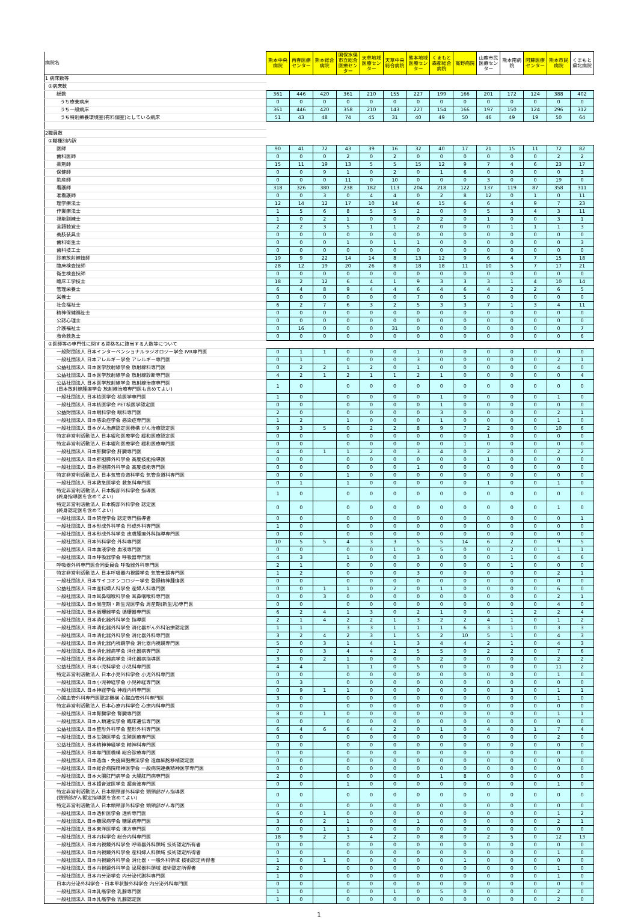| 病院名 | 熊本中央病院 | 再春医療センター | 熊本総合病院 | 国保水俣市立総合医療センター | 天草地域医療センター | 天草中央総合病院 | 熊本地域医療センター | くまもと森都総合病院 | 高野病院 | 山鹿市民医療センター | 熊本南病院 | 阿蘇医療センター | 熊本市民病院 | くまもと県北病院 |
| --- | --- | --- | --- | --- | --- | --- | --- | --- | --- | --- | --- | --- | --- | --- |
| 1 病床数等 | | | | | | | | | | | | | | |
| ①病床数 | | | | | | | | | | | | | | |
| 総数 | 361 | 446 | 420 | 361 | 210 | 155 | 227 | 199 | 166 | 201 | 172 | 124 | 388 | 402 |
| うち療養病床 | 0 | 0 | 0 | 0 | 0 | 0 | 0 | 0 | 0 | 0 | 0 | 0 | 0 | 0 |
| うち一般病床 | 361 | 446 | 420 | 358 | 210 | 143 | 227 | 154 | 166 | 197 | 150 | 124 | 296 | 312 |
| うち特別療養環境室(有料個室)としている病床 | 51 | 43 | 48 | 74 | 45 | 31 | 40 | 49 | 50 | 46 | 49 | 19 | 50 | 64 |
| 2職員数 | | | | | | | | | | | | | | |
| ①職種別内訳 | | | | | | | | | | | | | | |
| 医師 | 90 | 41 | 72 | 43 | 39 | 16 | 32 | 40 | 17 | 21 | 15 | 11 | 72 | 82 |
| 歯科医師 | 0 | 0 | 0 | 2 | 0 | 2 | 0 | 0 | 0 | 0 | 0 | 0 | 2 | 2 |
| 薬剤師 | 15 | 11 | 19 | 13 | 5 | 5 | 15 | 12 | 9 | 7 | 4 | 6 | 23 | 17 |
| 保健師 | 0 | 0 | 9 | 1 | 0 | 2 | 0 | 1 | 6 | 0 | 0 | 0 | 0 | 3 |
| 助産師 | 0 | 0 | 0 | 11 | 0 | 10 | 0 | 0 | 0 | 3 | 0 | 0 | 19 | 0 |
| 看護師 | 318 | 326 | 380 | 238 | 182 | 113 | 204 | 218 | 122 | 137 | 119 | 87 | 358 | 311 |
| 准看護師 | 0 | 0 | 3 | 0 | 4 | 4 | 0 | 2 | 8 | 12 | 0 | 1 | 0 | 11 |
| 理学療法士 | 12 | 14 | 12 | 17 | 10 | 14 | 6 | 15 | 6 | 6 | 4 | 9 | 7 | 23 |
| 作業療法士 | 1 | 5 | 6 | 8 | 5 | 5 | 2 | 0 | 0 | 5 | 3 | 4 | 3 | 11 |
| 視能訓練士 | 1 | 0 | 2 | 1 | 0 | 0 | 0 | 2 | 0 | 1 | 0 | 0 | 3 | 1 |
| 言語聴覚士 | 2 | 2 | 3 | 5 | 1 | 1 | 2 | 0 | 0 | 0 | 1 | 1 | 1 | 3 |
| 義肢装具士 | 0 | 0 | 0 | 0 | 0 | 0 | 0 | 0 | 0 | 0 | 0 | 0 | 0 | 0 |
| 歯科衛生士 | 0 | 0 | 0 | 1 | 0 | 1 | 1 | 0 | 0 | 0 | 0 | 0 | 0 | 3 |
| 歯科技工士 | 0 | 0 | 0 | 0 | 0 | 0 | 0 | 0 | 0 | 0 | 0 | 0 | 0 | 0 |
| 診療放射線技師 | 19 | 9 | 22 | 14 | 14 | 8 | 13 | 12 | 9 | 6 | 4 | 7 | 15 | 18 |
| 臨床検査技師 | 28 | 12 | 19 | 20 | 26 | 8 | 18 | 18 | 11 | 10 | 5 | 7 | 17 | 21 |
| 衛生検査技師 | 0 | 0 | 0 | 0 | 0 | 0 | 0 | 0 | 0 | 0 | 0 | 0 | 0 | 0 |
| 臨床工学技士 | 18 | 2 | 12 | 6 | 4 | 1 | 9 | 3 | 3 | 3 | 1 | 4 | 10 | 14 |
| 管理栄養士 | 6 | 4 | 8 | 9 | 4 | 4 | 6 | 4 | 6 | 4 | 2 | 2 | 6 | 5 |
| 栄養士 | 0 | 0 | 0 | 0 | 0 | 0 | 7 | 0 | 5 | 0 | 0 | 0 | 0 | 0 |
| 社会福祉士 | 6 | 2 | 7 | 6 | 3 | 2 | 5 | 3 | 3 | 7 | 1 | 3 | 4 | 11 |
| 精神保健福祉士 | 0 | 0 | 0 | 0 | 0 | 0 | 0 | 0 | 0 | 0 | 0 | 0 | 0 | 0 |
| 公認心理士 | 0 | 0 | 0 | 0 | 0 | 0 | 0 | 0 | 0 | 0 | 0 | 0 | 0 | 0 |
| 介護福祉士 | 0 | 16 | 0 | 0 | 0 | 31 | 0 | 0 | 0 | 0 | 0 | 0 | 0 | 7 |
| 救命救急士 | 0 | 0 | 0 | 0 | 0 | 0 | 0 | 0 | 0 | 0 | 0 | 0 | 0 | 6 |
| ②医師等の専門性に関する資格名に該当する人数等について | | | | | | | | | | | | | | |
| 一般財団法人 日本インターベンショナルラジオロジー学会 IVR専門医 | 0 | 1 | 1 | 0 | 0 | 0 | 1 | 0 | 0 | 0 | 0 | 0 | 0 | 0 |
| 一般社団法人 日本アレルギー学会 アレルギー専門医 | 0 | 1 | | 0 | 0 | 0 | 3 | 0 | 0 | 0 | 0 | 0 | 2 | 1 |
| 公益社団法人 日本医学放射線学会 放射線科専門医 | 0 | 2 | 2 | 1 | 2 | 0 | 1 | 0 | 0 | 0 | 0 | 0 | 4 | 0 |
| 公益社団法人 日本医学放射線学会 放射線診断専門医 | 4 | 2 | 1 | 2 | 1 | 1 | 2 | 1 | 0 | 0 | 0 | 0 | 0 | 4 |
| 公益社団法人 日本医学放射線学会 放射線治療専門医 (日本放射線腫瘍学会 放射線治療専門医も含めてよい) | 1 | 0 | | 0 | 0 | 0 | 0 | 0 | 0 | 0 | 0 | 0 | 0 | 0 |
| 一般社団法人 日本核医学会 核医学専門医 | 1 | 0 | | 0 | 0 | 0 | 0 | 1 | 0 | 0 | 0 | 0 | 1 | 0 |
| 一般社団法人 日本核医学会 PET核医学認定医 | 0 | 0 | | 0 | 0 | 0 | 0 | 1 | 0 | 0 | 0 | 0 | 0 | 0 |
| 公益財団法人 日本眼科学会 眼科専門医 | 2 | 0 | | 0 | 0 | 0 | 0 | 3 | 0 | 0 | 0 | 0 | 2 | 1 |
| 一般社団法人 日本感染症学会 感染症専門医 | 1 | 2 | | 1 | 0 | 0 | 0 | 1 | 0 | 0 | 0 | 0 | 1 | 0 |
| 一般社団法人 日本がん治療認定医機構 がん治療認定医 | 9 | 3 | 5 | 0 | 2 | 2 | 8 | 9 | 7 | 2 | 0 | 0 | 10 | 6 |
| 特定非営利活動法人 日本緩和医療学会 緩和医療認定医 | 0 | 0 | | 0 | 0 | 0 | 0 | 0 | 0 | 1 | 0 | 0 | 0 | 0 |
| 特定非営利活動法人 日本緩和医療学会 緩和医療専門医 | 0 | 0 | | 0 | 0 | 0 | 0 | 0 | 1 | 0 | 0 | 0 | 0 | 0 |
| 一般社団法人 日本肝臓学会 肝臓専門医 | 4 | 0 | 1 | 1 | 2 | 0 | 3 | 4 | 0 | 2 | 0 | 0 | 2 | 2 |
| 一般社団法人 日本肝胆膵外科学会 高度技能指導医 | 0 | 0 | | 0 | 0 | 0 | 0 | 0 | 0 | 1 | 0 | 0 | 0 | 0 |
| 一般社団法人 日本肝胆膵外科学会 高度技能専門医 | 0 | 0 | | 0 | 0 | 0 | 1 | 0 | 0 | 0 | 0 | 0 | 0 | 0 |
| 特定非営利活動法人 日本気管食道科学会 気管食道科専門医 | 0 | 0 | | 1 | 0 | 0 | 0 | 0 | 0 | 0 | 0 | 0 | 0 | 0 |
| 一般社団法人 日本救急医学会 救急科専門医 | 0 | 1 | | 1 | 0 | 0 | 0 | 0 | 0 | 1 | 0 | 0 | 1 | 0 |
| 特定非営利活動法人 日本胸部外科学会 指導医 (終身指導医を含めてよい) | 1 | 0 | | 0 | 0 | 0 | 0 | 0 | 0 | 0 | 0 | 0 | 0 | 0 |
| 特定非営利活動法人 日本胸部外科学会 認定医 (終身認定医を含めてよい) | 0 | 0 | | 0 | 0 | 0 | 0 | 0 | 0 | 0 | 0 | 0 | 1 | 0 |
| 一般社団法人 日本禁煙学会 認定専門指導者 | 0 | 0 | | 0 | 0 | 0 | 0 | 0 | 0 | 0 | 0 | 0 | 0 | 1 |
| 一般社団法人 日本形成外科学会 形成外科専門医 | 1 | 0 | | 0 | 0 | 0 | 0 | 0 | 0 | 0 | 0 | 0 | 0 | 0 |
| 一般社団法人 日本形成外科学会 皮膚腫瘍外科指導専門医 | 0 | 0 | | 0 | 0 | 0 | 0 | 0 | 0 | 0 | 0 | 0 | 0 | 0 |
| 一般社団法人 日本外科学会 外科専門医 | 10 | 5 | 5 | 4 | 3 | 3 | 5 | 5 | 14 | 6 | 2 | 0 | 9 | 5 |
| 一般社団法人 日本血液学会 血液専門医 | 0 | 0 | | 0 | 0 | 1 | 0 | 5 | 0 | 0 | 2 | 0 | 1 | 1 |
| 一般社団法人 日本呼吸器学会 呼吸器専門医 | 4 | 3 | | 1 | 0 | 0 | 3 | 0 | 0 | 0 | 1 | 0 | 4 | 6 |
| 呼吸器外科専門医合同委員会 呼吸器外科専門医 | 2 | 1 | | 0 | 0 | 0 | 0 | 0 | 0 | 0 | 1 | 0 | 0 | 0 |
| 特定非営利活動法人 日本呼吸器内視鏡学会 気管支鏡専門医 | 1 | 2 | | 0 | 0 | 0 | 3 | 0 | 0 | 0 | 0 | 0 | 2 | 1 |
| 一般社団法人 日本サイコオンコロジー学会 登録精神腫瘍医 | 0 | 0 | | 0 | 0 | 0 | 0 | 0 | 0 | 0 | 0 | 0 | 0 | 0 |
| 公益社団法人 日本産科婦人科学会 産婦人科専門医 | 0 | 0 | 1 | 1 | 0 | 2 | 0 | 1 | 0 | 0 | 0 | 0 | 6 | 0 |
| 一般社団法人 日本耳鼻咽喉科学会 耳鼻咽喉科専門医 | 0 | 0 | 3 | 0 | 0 | 0 | 0 | 0 | 0 | 0 | 0 | 0 | 2 | 1 |
| 一般社団法人 日本周産期・新生児医学会 周産期(新生児)専門医 | 0 | 0 | | 0 | 0 | 0 | 0 | 0 | 0 | 0 | 0 | 0 | 4 | 0 |
| 一般社団法人 日本循環器学会 循環器専門医 | 6 | 2 | 4 | 1 | 3 | 0 | 2 | 1 | 0 | 0 | 1 | 2 | 2 | 4 |
| 一般社団法人 日本消化器外科学会 指導医 | 2 | 1 | 4 | 2 | 2 | 1 | 3 | 2 | 2 | 4 | 1 | 0 | 1 | 2 |
| 一般社団法人 日本消化器外科学会 消化器がん外科治療認定医 | 1 | 1 | | 3 | 3 | 1 | 1 | 1 | 6 | 3 | 1 | 0 | 3 | 3 |
| 一般社団法人 日本消化器外科学会 消化器外科専門医 | 3 | 2 | 4 | 2 | 3 | 1 | 5 | 2 | 10 | 5 | 1 | 0 | 4 | 3 |
| 一般社団法人 日本消化器内視鏡学会 消化器内視鏡専門医 | 5 | 0 | 3 | 1 | 4 | 1 | 3 | 4 | 4 | 2 | 1 | 0 | 4 | 3 |
| 一般社団法人 日本消化器病学会 消化器病専門医 | 7 | 0 | 3 | 4 | 4 | 2 | 5 | 5 | 0 | 2 | 2 | 0 | 7 | 6 |
| 一般社団法人 日本消化器病学会 消化器病指導医 | 3 | 0 | 2 | 1 | 0 | 0 | 0 | 2 | 0 | 0 | 0 | 0 | 2 | 2 |
| 公益社団法人 日本小児科学会 小児科専門医 | 4 | 4 | | 1 | 1 | 0 | 5 | 0 | 0 | 0 | 0 | 0 | 11 | 2 |
| 特定非営利活動法人 日本小児外科学会 小児外科専門医 | 0 | 0 | | 0 | 0 | 0 | 0 | 0 | 0 | 0 | 0 | 0 | 1 | 0 |
| 一般社団法人 日本小児神経学会 小児神経専門医 | 0 | 3 | | 0 | 0 | 0 | 0 | 0 | 0 | 0 | 0 | 0 | 0 | 0 |
| 一般社団法人 日本神経学会 神経内科専門医 | 0 | 9 | 1 | 1 | 0 | 0 | 0 | 0 | 0 | 0 | 3 | 0 | 1 | 1 |
| 心臓血管外科専門医認定機構 心臓血管外科専門医 | 3 | 0 | | 0 | 0 | 0 | 0 | 0 | 0 | 0 | 0 | 0 | 1 | 0 |
| 特定非営利活動法人 日本心療内科学会 心療内科専門医 | 0 | 0 | | 0 | 0 | 0 | 0 | 0 | 0 | 0 | 0 | 0 | 0 | 0 |
| 一般社団法人 日本腎臓学会 腎臓専門医 | 8 | 0 | 1 | 0 | 0 | 0 | 0 | 0 | 0 | 0 | 0 | 0 | 1 | 1 |
| 一般社団法人 日本人類遺伝学会 臨床遺伝専門医 | 0 | 0 | | 0 | 0 | 0 | 0 | 0 | 0 | 0 | 0 | 0 | 0 | 0 |
| 公益社団法人 日本整形外科学会 整形外科専門医 | 6 | 4 | 6 | 6 | 4 | 2 | 0 | 1 | 0 | 4 | 0 | 1 | 7 | 4 |
| 一般社団法人 日本生殖医学会 生殖医療専門医 | 0 | 0 | | 0 | 0 | 0 | 0 | 0 | 0 | 0 | 0 | 0 | 2 | 0 |
| 公益社団法人 日本精神神経学会 精神科専門医 | 0 | 0 | | 0 | 0 | 0 | 0 | 0 | 0 | 0 | 0 | 0 | 0 | 0 |
| 一般社団法人 日本専門医機構 総合診療専門医 | 0 | 0 | | 0 | 0 | 0 | 0 | 0 | 0 | 0 | 0 | 0 | 0 | 0 |
| 一般社団法人 日本造血・免疫細胞療法学会 造血細胞移植認定医 | 0 | 0 | | 0 | 0 | 0 | 0 | 0 | 0 | 0 | 0 | 0 | 0 | 0 |
| 一般社団法人 日本総合病院精神医学会 一般病院連携精神医学専門医 | 0 | 0 | | 0 | 0 | 0 | 0 | 0 | 0 | 0 | 0 | 0 | 0 | 0 |
| 一般社団法人 日本大腸肛門病学会 大腸肛門病専門医 | 2 | 0 | | 0 | 0 | 0 | 0 | 1 | 8 | 0 | 0 | 0 | 0 | 0 |
| 一般社団法人 日本超音波医学会 超音波専門医 | 0 | 0 | | 1 | 0 | 0 | 0 | 0 | 0 | 0 | 0 | 0 | 1 | 0 |
| 特定非営利活動法人 日本頭頸部外科学会 頭頸部がん指導医 (頭頸部がん暫定指導医を含めてよい) | 0 | 0 | | 0 | 0 | 0 | 0 | 0 | 0 | 0 | 0 | 0 | 0 | 0 |
| 特定非営利活動法人 日本頭頸部外科学会 頭頸部がん専門医 | 0 | 0 | | 0 | 0 | 0 | 0 | 0 | 0 | 0 | 0 | 0 | 0 | 0 |
| 一般社団法人 日本透析医学会 透析専門医 | 6 | 0 | 1 | 0 | 0 | 0 | 0 | 0 | 0 | 0 | 0 | 0 | 1 | 2 |
| 一般社団法人 日本糖尿病学会 糖尿病専門医 | 3 | 0 | 2 | 1 | 0 | 0 | 1 | 0 | 0 | 0 | 0 | 0 | 2 | 1 |
| 一般社団法人 日本東洋医学会 漢方専門医 | 0 | 0 | 1 | 1 | 0 | 0 | 0 | 0 | 0 | 0 | 0 | 0 | 0 | 0 |
| 一般社団法人 日本内科学会 総合内科専門医 | 18 | 9 | 2 | 3 | 4 | 2 | 0 | 8 | 0 | 2 | 5 | 0 | 12 | 13 |
| 一般社団法人 日本内視鏡外科学会 呼吸器外科領域 技術認定所有者 | 0 | 0 | | 0 | 0 | 0 | 0 | 0 | 0 | 0 | 0 | 0 | 0 | 0 |
| 一般社団法人 日本内視鏡外科学会 産科婦人科領域 技術認定所得者 | 0 | 0 | | 0 | 0 | 0 | 0 | 0 | 0 | 0 | 0 | 0 | 1 | 0 |
| 一般社団法人 日本内視鏡外科学会 消化器・一般外科領域 技術認定所得者 | 1 | 0 | 1 | 0 | 0 | 0 | 0 | 0 | 1 | 0 | 0 | 0 | 0 | 0 |
| 一般社団法人 日本内視鏡外科学会 泌尿器科領域 技術認定所得者 | 2 | 0 | | 0 | 0 | 0 | 0 | 0 | 0 | 0 | 0 | 0 | 1 | 0 |
| 一般社団法人 日本内分泌学会 内分泌代謝科専門医 | 1 | 0 | | 0 | 0 | 0 | 0 | 0 | 0 | 0 | 0 | 0 | 1 | 0 |
| 日本内分泌外科学会・日本甲状腺外科学会 内分泌外科専門医 | 0 | 0 | | 0 | 0 | 0 | 0 | 0 | 0 | 0 | 0 | 0 | 0 | 0 |
| 一般社団法人 日本乳癌学会 乳腺専門医 | 1 | 0 | | 0 | 0 | 1 | 0 | 5 | 0 | 0 | 0 | 0 | 2 | 0 |
| 一般社団法人 日本乳癌学会 乳腺認定医 | 1 | 0 | | 0 | 0 | 0 | 0 | 0 | 0 | 0 | 0 | 0 | 2 | 0 |
1